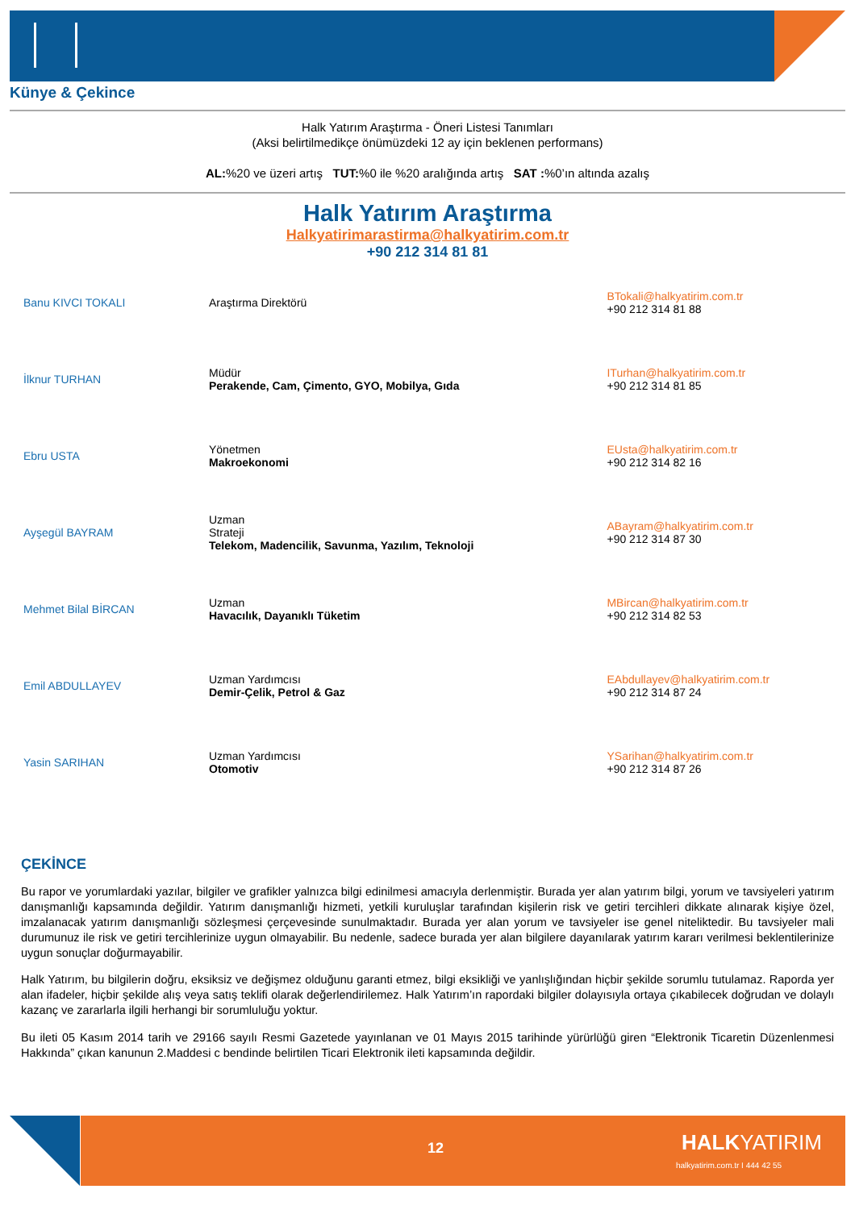Künye & Çekince
Halk Yatırım Araştırma - Öneri Listesi Tanımları
(Aksi belirtilmedikçe önümüzdeki 12 ay için beklenen performans)
AL:%20 ve üzeri artış TUT:%0 ile %20 aralığında artış SAT :%0’ın altında azalış
Halk Yatırım Araştırma
Halkyatirimarastirma@halkyatirim.com.tr
+90 212 314 81 81
| Banu KIVCI TOKALI | Araştırma Direktörü | BTokali@halkyatirim.com.tr +90 212 314 81 88 |
| İlknur TURHAN | Müdür Perakende, Cam, Çimento, GYO, Mobilya, Gıda | ITurhan@halkyatirim.com.tr +90 212 314 81 85 |
| Ebru USTA | Yönetmen Makroekonomi | EUsta@halkyatirim.com.tr +90 212 314 82 16 |
| Ayşegül BAYRAM | Uzman Strateji Telekom, Madencilik, Savunma, Yazılım, Teknoloji | ABayram@halkyatirim.com.tr +90 212 314 87 30 |
| Mehmet Bilal BİRCAN | Uzman Havacılık, Dayanıklı Tüketim | MBircan@halkyatirim.com.tr +90 212 314 82 53 |
| Emil ABDULLAYEV | Uzman Yardımcısı Demir-Çelik, Petrol & Gaz | EAbdullayev@halkyatirim.com.tr +90 212 314 87 24 |
| Yasin SARIHAN | Uzman Yardımcısı Otomotiv | YSarihan@halkyatirim.com.tr +90 212 314 87 26 |
ÇEKİNCE
Bu rapor ve yorumlardaki yazılar, bilgiler ve grafikler yalnızca bilgi edinilmesi amacıyla derlenmiştir. Burada yer alan yatırım bilgi, yorum ve tavsiyeleri yatırım danışmanlığı kapsamında değildir. Yatırım danışmanlığı hizmeti, yetkili kuruluşlar tarafından kişilerin risk ve getiri tercihleri dikkate alınarak kişiye özel, imzalanacak yatırım danışmanlığı sözleşmesi çerçevesinde sunulmaktadır. Burada yer alan yorum ve tavsiyeler ise genel niteliktedir. Bu tavsiyeler mali durumunuz ile risk ve getiri tercihlerinize uygun olmayabilir. Bu nedenle, sadece burada yer alan bilgilere dayanılarak yatırım kararı verilmesi beklentilerinize uygun sonuçlar doğurmayabilir.
Halk Yatırım, bu bilgilerin doğru, eksiksiz ve değişmez olduğunu garanti etmez, bilgi eksikliği ve yanlışlığından hiçbir şekilde sorumlu tutulamaz. Raporda yer alan ifadeler, hiçbir şekilde alış veya satış teklifi olarak değerlendirilemez. Halk Yatırım’ın rapordaki bilgiler dolayısıyla ortaya çıkabilecek doğrudan ve dolaylı kazanç ve zararlarla ilgili herhangi bir sorumluluğu yoktur.
Bu ileti 05 Kasım 2014 tarih ve 29166 sayılı Resmi Gazetede yayınlanan ve 01 Mayıs 2015 tarihinde yürürlüğü giren “Elektronik Ticaretin Düzenlenmesi Hakkında” çıkan kanunun 2.Maddesi c bendinde belirtilen Ticari Elektronik ileti kapsamında değildir.
12 HALKYATIRIM
halkyatirim.com.tr I 444 42 55